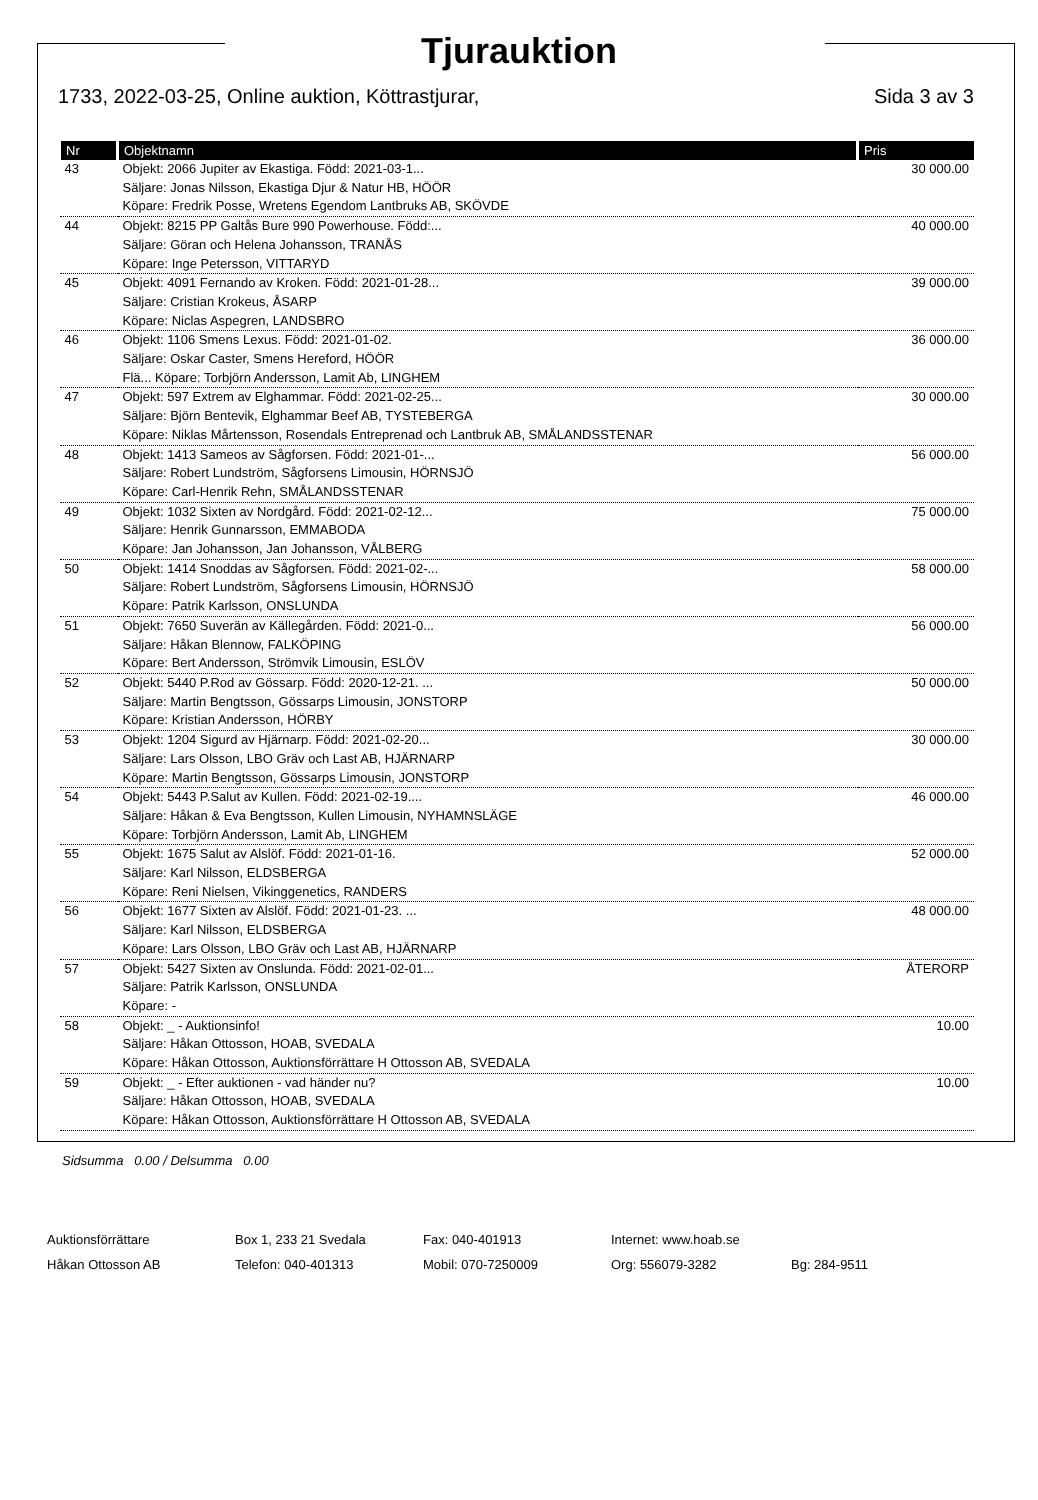Tjurauktion
1733, 2022-03-25, Online auktion, Köttrastjurar, Sida 3 av 3
| Nr | Objektnamn | Pris |
| --- | --- | --- |
| 43 | Objekt: 2066 Jupiter av Ekastiga. Född: 2021-03-1... Säljare: Jonas Nilsson, Ekastiga Djur & Natur HB, HÖÖR Köpare: Fredrik Posse, Wretens Egendom Lantbruks AB, SKÖVDE | 30 000.00 |
| 44 | Objekt: 8215 PP Galtås Bure 990 Powerhouse. Född:... Säljare: Göran och Helena Johansson, TRANÅS Köpare: Inge Petersson, VITTARYD | 40 000.00 |
| 45 | Objekt: 4091 Fernando av Kroken. Född: 2021-01-28... Säljare: Cristian Krokeus, ÅSARP Köpare: Niclas Aspegren, LANDSBRO | 39 000.00 |
| 46 | Objekt: 1106 Smens Lexus. Född: 2021-01-02. Säljare: Oskar Caster, Smens Hereford, HÖÖR Flä... Köpare: Torbjörn Andersson, Lamit Ab, LINGHEM | 36 000.00 |
| 47 | Objekt: 597 Extrem av Elghammar. Född: 2021-02-25... Säljare: Björn Bentevik, Elghammar Beef AB, TYSTEBERGA Köpare: Niklas Mårtensson, Rosendals Entreprenad och Lantbruk AB, SMÅLANDSSTENAR | 30 000.00 |
| 48 | Objekt: 1413 Sameos av Sågforsen. Född: 2021-01-... Säljare: Robert Lundström, Sågforsens Limousin, HÖRNSJÖ Köpare: Carl-Henrik Rehn, SMÅLANDSSTENAR | 56 000.00 |
| 49 | Objekt: 1032 Sixten av Nordgård. Född: 2021-02-12... Säljare: Henrik Gunnarsson, EMMABODA Köpare: Jan Johansson, Jan Johansson, VÅLBERG | 75 000.00 |
| 50 | Objekt: 1414 Snoddas av Sågforsen. Född: 2021-02-... Säljare: Robert Lundström, Sågforsens Limousin, HÖRNSJÖ Köpare: Patrik Karlsson, ONSLUNDA | 58 000.00 |
| 51 | Objekt: 7650 Suverän av Källegården. Född: 2021-0... Säljare: Håkan Blennow, FALKÖPING Köpare: Bert Andersson, Strömvik Limousin, ESLÖV | 56 000.00 |
| 52 | Objekt: 5440 P.Rod av Gössarp. Född: 2020-12-21. ... Säljare: Martin Bengtsson, Gössarps Limousin, JONSTORP Köpare: Kristian Andersson, HÖRBY | 50 000.00 |
| 53 | Objekt: 1204 Sigurd av Hjärnarp. Född: 2021-02-20... Säljare: Lars Olsson, LBO Gräv och Last AB, HJÄRNARP Köpare: Martin Bengtsson, Gössarps Limousin, JONSTORP | 30 000.00 |
| 54 | Objekt: 5443 P.Salut av Kullen. Född: 2021-02-19.... Säljare: Håkan & Eva Bengtsson, Kullen Limousin, NYHAMNSLÄGE Köpare: Torbjörn Andersson, Lamit Ab, LINGHEM | 46 000.00 |
| 55 | Objekt: 1675 Salut av Alslöf. Född: 2021-01-16. Säljare: Karl Nilsson, ELDSBERGA Köpare: Reni Nielsen, Vikinggenetics, RANDERS | 52 000.00 |
| 56 | Objekt: 1677 Sixten av Alslöf. Född: 2021-01-23. ... Säljare: Karl Nilsson, ELDSBERGA Köpare: Lars Olsson, LBO Gräv och Last AB, HJÄRNARP | 48 000.00 |
| 57 | Objekt: 5427 Sixten av Onslunda. Född: 2021-02-01... Säljare: Patrik Karlsson, ONSLUNDA Köpare: - | ÅTERORP |
| 58 | Objekt: _ - Auktionsinfo! Säljare: Håkan Ottosson, HOAB, SVEDALA Köpare: Håkan Ottosson, Auktionsförrättare H Ottosson AB, SVEDALA | 10.00 |
| 59 | Objekt: _ - Efter auktionen - vad händer nu? Säljare: Håkan Ottosson, HOAB, SVEDALA Köpare: Håkan Ottosson, Auktionsförrättare H Ottosson AB, SVEDALA | 10.00 |
Sidsumma 0.00 / Delsumma 0.00
Auktionsförrättare Box 1, 233 21 Svedala Fax: 040-401913 Internet: www.hoab.se Håkan Ottosson AB Telefon: 040-401313 Mobil: 070-7250009 Org: 556079-3282 Bg: 284-9511